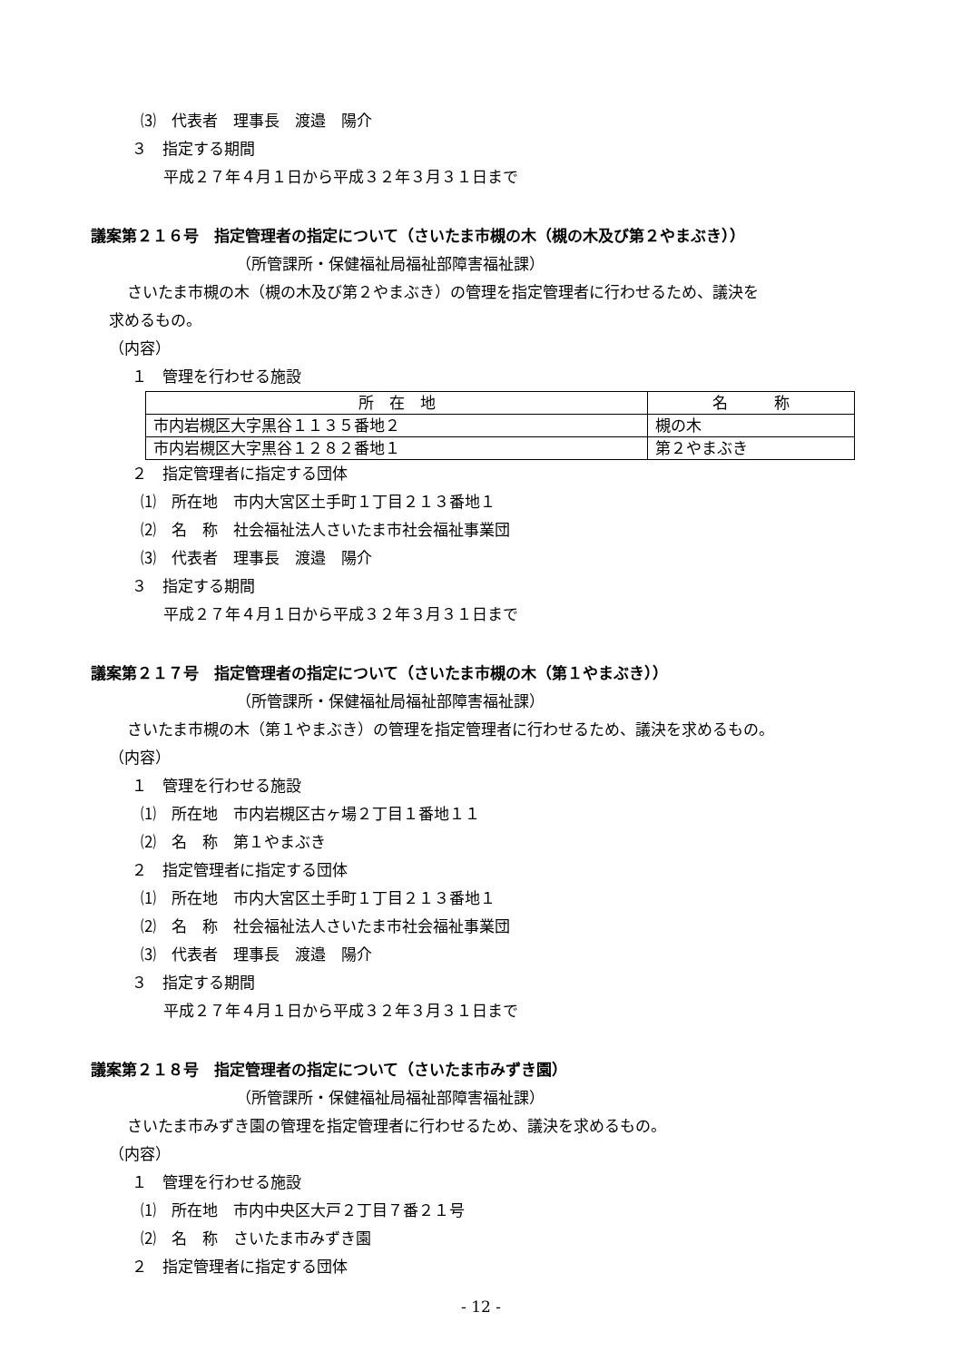⑶　代表者　理事長　渡邉　陽介
３　指定する期間
平成２７年４月１日から平成３２年３月３１日まで
議案第２１６号　指定管理者の指定について（さいたま市槻の木（槻の木及び第２やまぶき））
（所管課所・保健福祉局福祉部障害福祉課）
さいたま市槻の木（槻の木及び第２やまぶき）の管理を指定管理者に行わせるため、議決を
求めるもの。
（内容）
１　管理を行わせる施設
| 所 在 地 | 名 称 |
| 市内岩槻区大字黒谷１１３５番地２ | 槻の木 |
| 市内岩槻区大字黒谷１２８２番地１ | 第２やまぶき |
２　指定管理者に指定する団体
⑴　所在地　市内大宮区土手町１丁目２１３番地１
⑵　名　称　社会福祉法人さいたま市社会福祉事業団
⑶　代表者　理事長　渡邉　陽介
３　指定する期間
平成２７年４月１日から平成３２年３月３１日まで
議案第２１７号　指定管理者の指定について（さいたま市槻の木（第１やまぶき））
（所管課所・保健福祉局福祉部障害福祉課）
さいたま市槻の木（第１やまぶき）の管理を指定管理者に行わせるため、議決を求めるもの。
（内容）
１　管理を行わせる施設
⑴　所在地　市内岩槻区古ヶ場２丁目１番地１１
⑵　名　称　第１やまぶき
２　指定管理者に指定する団体
⑴　所在地　市内大宮区土手町１丁目２１３番地１
⑵　名　称　社会福祉法人さいたま市社会福祉事業団
⑶　代表者　理事長　渡邉　陽介
３　指定する期間
平成２７年４月１日から平成３２年３月３１日まで
議案第２１８号　指定管理者の指定について（さいたま市みずき園）
（所管課所・保健福祉局福祉部障害福祉課）
さいたま市みずき園の管理を指定管理者に行わせるため、議決を求めるもの。
（内容）
１　管理を行わせる施設
⑴　所在地　市内中央区大戸２丁目７番２１号
⑵　名　称　さいたま市みずき園
２　指定管理者に指定する団体
- 12 -